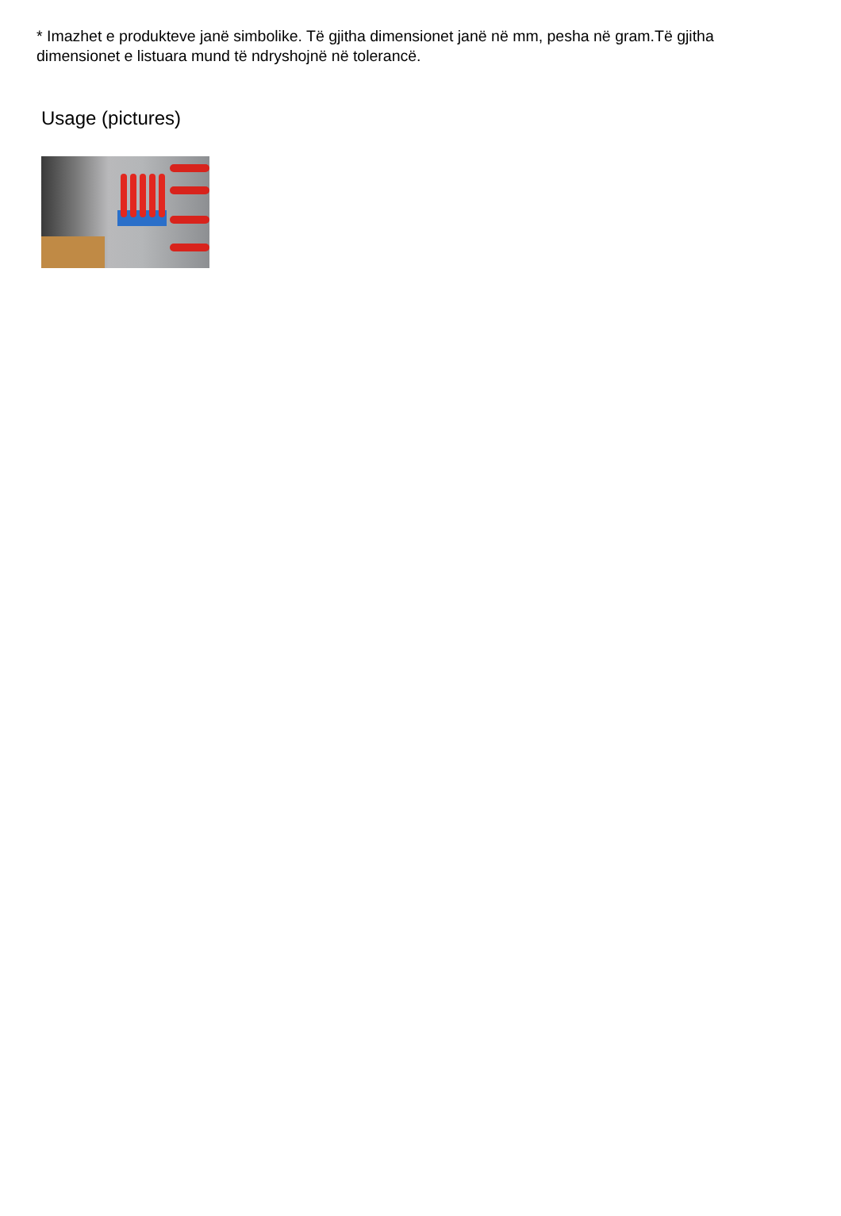* Imazhet e produkteve janë simbolike. Të gjitha dimensionet janë në mm, pesha në gram.Të gjitha dimensionet e listuara mund të ndryshojnë në tolerancë.
Usage (pictures)